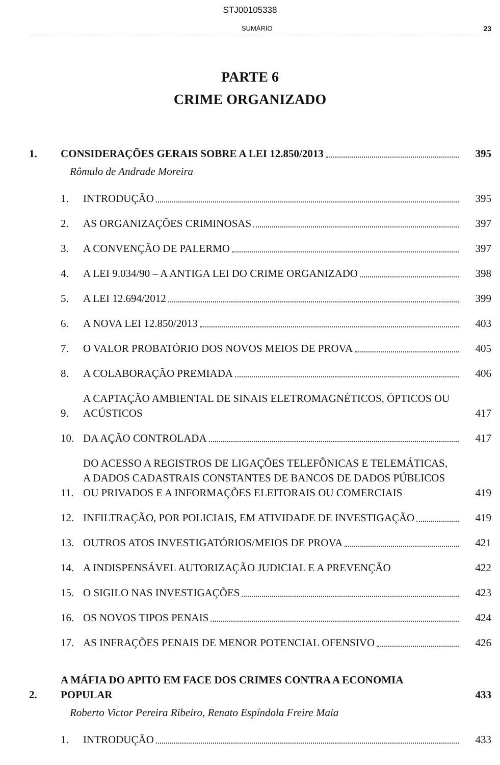STJ00105338
SUMÁRIO 23
PARTE 6
CRIME ORGANIZADO
1.
CONSIDERAÇÕES GERAIS SOBRE A LEI 12.850/2013
395
Rômulo de Andrade Moreira
1.
INTRODUÇÃO
395
2.
AS ORGANIZAÇÕES CRIMINOSAS
397
3.
A CONVENÇÃO DE PALERMO
397
4.
A LEI 9.034/90 – A ANTIGA LEI DO CRIME ORGANIZADO
398
5.
A LEI 12.694/2012
399
6.
A NOVA LEI 12.850/2013
403
7.
O VALOR PROBATÓRIO DOS NOVOS MEIOS DE PROVA
405
8.
A COLABORAÇÃO PREMIADA
406
9.
A CAPTAÇÃO AMBIENTAL DE SINAIS ELETROMAGNÉTICOS, ÓPTICOS OU ACÚSTICOS
417
10.
DA AÇÃO CONTROLADA
417
11.
DO ACESSO A REGISTROS DE LIGAÇÕES TELEFÔNICAS E TELEMÁTICAS, A DADOS CADASTRAIS CONSTANTES DE BANCOS DE DADOS PÚBLICOS OU PRIVADOS E A INFORMAÇÕES ELEITORAIS OU COMERCIAIS
419
12.
INFILTRAÇÃO, POR POLICIAIS, EM ATIVIDADE DE INVESTIGAÇÃO
419
13.
OUTROS ATOS INVESTIGATÓRIOS/MEIOS DE PROVA
421
14.
A INDISPENSÁVEL AUTORIZAÇÃO JUDICIAL E A PREVENÇÃO
422
15.
O SIGILO NAS INVESTIGAÇÕES
423
16.
OS NOVOS TIPOS PENAIS
424
17.
AS INFRAÇÕES PENAIS DE MENOR POTENCIAL OFENSIVO
426
2.
A MÁFIA DO APITO EM FACE DOS CRIMES CONTRA A ECONOMIA POPULAR
433
Roberto Victor Pereira Ribeiro, Renato Espíndola Freire Maia
1.
INTRODUÇÃO
433